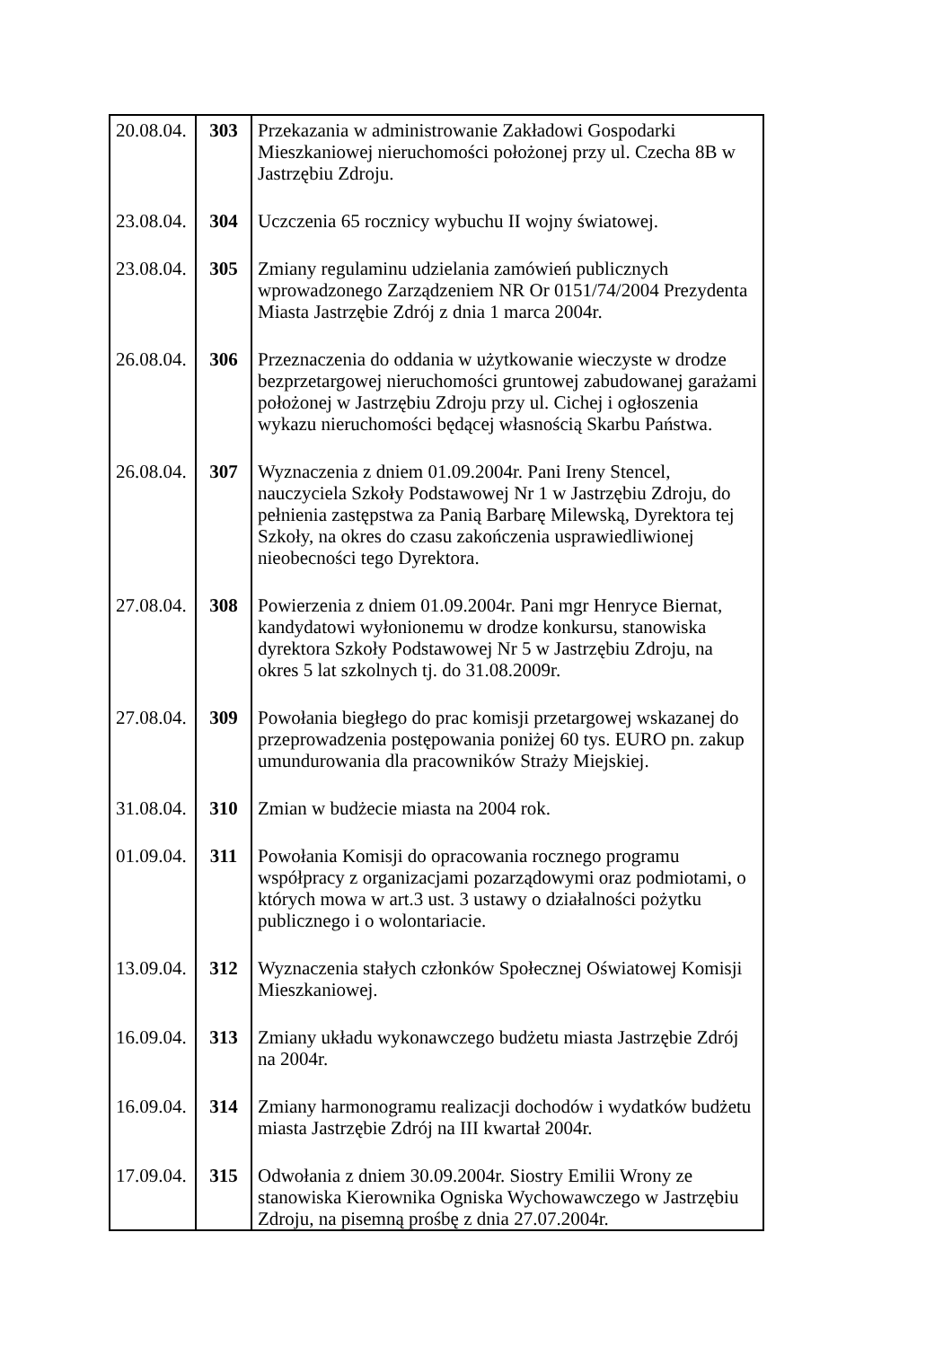| 20.08.04. | 303 | Przekazania w administrowanie Zakładowi Gospodarki Mieszkaniowej nieruchomości położonej przy ul. Czecha 8B w Jastrzębiu Zdroju. |
| 23.08.04. | 304 | Uczczenia 65 rocznicy wybuchu II wojny światowej. |
| 23.08.04. | 305 | Zmiany regulaminu udzielania zamówień publicznych wprowadzonego Zarządzeniem NR Or 0151/74/2004 Prezydenta Miasta Jastrzębie Zdrój z dnia 1 marca 2004r. |
| 26.08.04. | 306 | Przeznaczenia do oddania w użytkowanie wieczyste w drodze bezprzetargowej nieruchomości gruntowej zabudowanej garażami położonej w Jastrzębiu Zdroju przy ul. Cichej i ogłoszenia wykazu nieruchomości będącej własnością Skarbu Państwa. |
| 26.08.04. | 307 | Wyznaczenia z dniem 01.09.2004r. Pani Ireny Stencel, nauczyciela Szkoły Podstawowej Nr 1 w Jastrzębiu Zdroju, do pełnienia zastępstwa za Panią Barbarę Milewską, Dyrektora tej Szkoły, na okres do czasu zakończenia usprawiedliwionej nieobecności tego Dyrektora. |
| 27.08.04. | 308 | Powierzenia z dniem 01.09.2004r. Pani mgr Henryce Biernat, kandydatowi wyłonionemu w drodze konkursu, stanowiska dyrektora Szkoły Podstawowej Nr 5 w Jastrzębiu Zdroju, na okres 5 lat szkolnych tj. do 31.08.2009r. |
| 27.08.04. | 309 | Powołania biegłego do prac komisji przetargowej wskazanej do przeprowadzenia postępowania poniżej 60 tys. EURO pn. zakup umundurowania dla pracowników Straży Miejskiej. |
| 31.08.04. | 310 | Zmian w budżecie miasta na 2004 rok. |
| 01.09.04. | 311 | Powołania Komisji do opracowania rocznego programu współpracy z organizacjami pozarządowymi oraz podmiotami, o których mowa w art.3 ust. 3 ustawy o działalności pożytku publicznego i o wolontariacie. |
| 13.09.04. | 312 | Wyznaczenia stałych członków Społecznej Oświatowej Komisji Mieszkaniowej. |
| 16.09.04. | 313 | Zmiany układu wykonawczego budżetu miasta Jastrzębie Zdrój na 2004r. |
| 16.09.04. | 314 | Zmiany harmonogramu realizacji dochodów i wydatków budżetu miasta Jastrzębie Zdrój na III kwartał 2004r. |
| 17.09.04. | 315 | Odwołania z dniem 30.09.2004r. Siostry Emilii Wrony ze stanowiska Kierownika Ogniska Wychowawczego w Jastrzębiu Zdroju, na pisemną prośbę z dnia 27.07.2004r. |